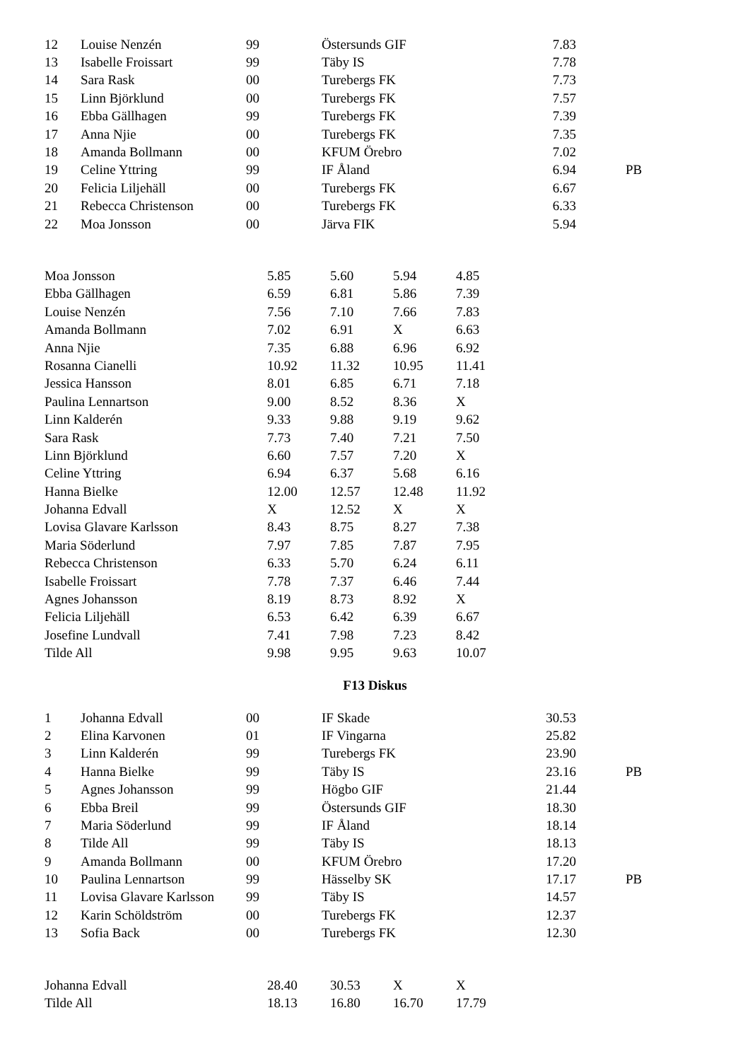| 12 | Louise Nenzén | 99 | Östersunds GIF | 7.83 | |
| 13 | Isabelle Froissart | 99 | Täby IS | 7.78 | |
| 14 | Sara Rask | 00 | Turebergs FK | 7.73 | |
| 15 | Linn Björklund | 00 | Turebergs FK | 7.57 | |
| 16 | Ebba Gällhagen | 99 | Turebergs FK | 7.39 | |
| 17 | Anna Njie | 00 | Turebergs FK | 7.35 | |
| 18 | Amanda Bollmann | 00 | KFUM Örebro | 7.02 | |
| 19 | Celine Yttring | 99 | IF Åland | 6.94 | PB |
| 20 | Felicia Liljehäll | 00 | Turebergs FK | 6.67 | |
| 21 | Rebecca Christenson | 00 | Turebergs FK | 6.33 | |
| 22 | Moa Jonsson | 00 | Järva FIK | 5.94 | |
| Moa Jonsson | 5.85 | 5.60 | 5.94 | 4.85 |
| Ebba Gällhagen | 6.59 | 6.81 | 5.86 | 7.39 |
| Louise Nenzén | 7.56 | 7.10 | 7.66 | 7.83 |
| Amanda Bollmann | 7.02 | 6.91 | X | 6.63 |
| Anna Njie | 7.35 | 6.88 | 6.96 | 6.92 |
| Rosanna Cianelli | 10.92 | 11.32 | 10.95 | 11.41 |
| Jessica Hansson | 8.01 | 6.85 | 6.71 | 7.18 |
| Paulina Lennartson | 9.00 | 8.52 | 8.36 | X |
| Linn Kalderén | 9.33 | 9.88 | 9.19 | 9.62 |
| Sara Rask | 7.73 | 7.40 | 7.21 | 7.50 |
| Linn Björklund | 6.60 | 7.57 | 7.20 | X |
| Celine Yttring | 6.94 | 6.37 | 5.68 | 6.16 |
| Hanna Bielke | 12.00 | 12.57 | 12.48 | 11.92 |
| Johanna Edvall | X | 12.52 | X | X |
| Lovisa Glavare Karlsson | 8.43 | 8.75 | 8.27 | 7.38 |
| Maria Söderlund | 7.97 | 7.85 | 7.87 | 7.95 |
| Rebecca Christenson | 6.33 | 5.70 | 6.24 | 6.11 |
| Isabelle Froissart | 7.78 | 7.37 | 6.46 | 7.44 |
| Agnes Johansson | 8.19 | 8.73 | 8.92 | X |
| Felicia Liljehäll | 6.53 | 6.42 | 6.39 | 6.67 |
| Josefine Lundvall | 7.41 | 7.98 | 7.23 | 8.42 |
| Tilde All | 9.98 | 9.95 | 9.63 | 10.07 |
F13 Diskus
| 1 | Johanna Edvall | 00 | IF Skade | 30.53 | |
| 2 | Elina Karvonen | 01 | IF Vingarna | 25.82 | |
| 3 | Linn Kalderén | 99 | Turebergs FK | 23.90 | |
| 4 | Hanna Bielke | 99 | Täby IS | 23.16 | PB |
| 5 | Agnes Johansson | 99 | Högbo GIF | 21.44 | |
| 6 | Ebba Breil | 99 | Östersunds GIF | 18.30 | |
| 7 | Maria Söderlund | 99 | IF Åland | 18.14 | |
| 8 | Tilde All | 99 | Täby IS | 18.13 | |
| 9 | Amanda Bollmann | 00 | KFUM Örebro | 17.20 | |
| 10 | Paulina Lennartson | 99 | Hässelby SK | 17.17 | PB |
| 11 | Lovisa Glavare Karlsson | 99 | Täby IS | 14.57 | |
| 12 | Karin Schöldström | 00 | Turebergs FK | 12.37 | |
| 13 | Sofia Back | 00 | Turebergs FK | 12.30 | |
| Johanna Edvall | 28.40 | 30.53 | X | X |
| Tilde All | 18.13 | 16.80 | 16.70 | 17.79 |